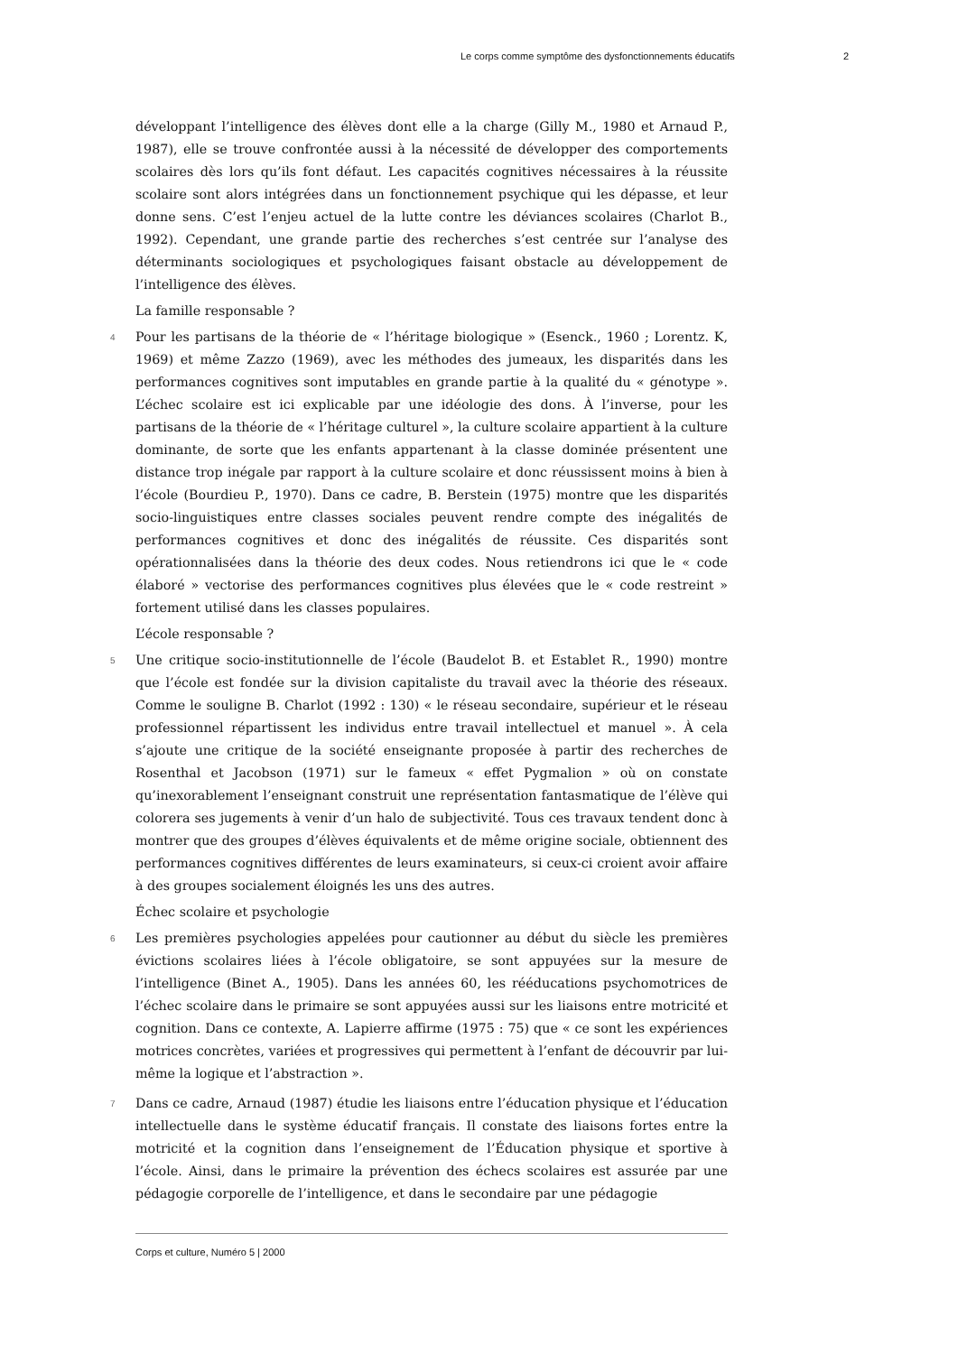Le corps comme symptôme des dysfonctionnements éducatifs 2
développant l’intelligence des élèves dont elle a la charge (Gilly M., 1980 et Arnaud P., 1987), elle se trouve confrontée aussi à la nécessité de développer des comportements scolaires dès lors qu’ils font défaut. Les capacités cognitives nécessaires à la réussite scolaire sont alors intégrées dans un fonctionnement psychique qui les dépasse, et leur donne sens. C’est l’enjeu actuel de la lutte contre les déviances scolaires (Charlot B., 1992). Cependant, une grande partie des recherches s’est centrée sur l’analyse des déterminants sociologiques et psychologiques faisant obstacle au développement de l’intelligence des élèves.
La famille responsable ?
4 Pour les partisans de la théorie de « l’héritage biologique » (Esenck., 1960 ; Lorentz. K, 1969) et même Zazzo (1969), avec les méthodes des jumeaux, les disparités dans les performances cognitives sont imputables en grande partie à la qualité du « génotype ». L’échec scolaire est ici explicable par une idéologie des dons. À l’inverse, pour les partisans de la théorie de « l’héritage culturel », la culture scolaire appartient à la culture dominante, de sorte que les enfants appartenant à la classe dominée présentent une distance trop inégale par rapport à la culture scolaire et donc réussissent moins à bien à l’école (Bourdieu P., 1970). Dans ce cadre, B. Berstein (1975) montre que les disparités socio-linguistiques entre classes sociales peuvent rendre compte des inégalités de performances cognitives et donc des inégalités de réussite. Ces disparités sont opérationnalisées dans la théorie des deux codes. Nous retiendrons ici que le « code élaboré » vectorise des performances cognitives plus élevées que le « code restreint » fortement utilisé dans les classes populaires.
L’école responsable ?
5 Une critique socio-institutionnelle de l’école (Baudelot B. et Establet R., 1990) montre que l’école est fondée sur la division capitaliste du travail avec la théorie des réseaux. Comme le souligne B. Charlot (1992 : 130) « le réseau secondaire, supérieur et le réseau professionnel répartissent les individus entre travail intellectuel et manuel ». À cela s’ajoute une critique de la société enseignante proposée à partir des recherches de Rosenthal et Jacobson (1971) sur le fameux « effet Pygmalion » où on constate qu’inexorablement l’enseignant construit une représentation fantasmatique de l’élève qui colorera ses jugements à venir d’un halo de subjectivité. Tous ces travaux tendent donc à montrer que des groupes d’élèves équivalents et de même origine sociale, obtiennent des performances cognitives différentes de leurs examinateurs, si ceux-ci croient avoir affaire à des groupes socialement éloignés les uns des autres.
Échec scolaire et psychologie
6 Les premières psychologies appelées pour cautionner au début du siècle les premières évictions scolaires liées à l’école obligatoire, se sont appuyées sur la mesure de l’intelligence (Binet A., 1905). Dans les années 60, les rééducations psychomotrices de l’échec scolaire dans le primaire se sont appuyées aussi sur les liaisons entre motricité et cognition. Dans ce contexte, A. Lapierre affirme (1975 : 75) que « ce sont les expériences motrices concrètes, variées et progressives qui permettent à l’enfant de découvrir par lui-même la logique et l’abstraction ».
7 Dans ce cadre, Arnaud (1987) étudie les liaisons entre l’éducation physique et l’éducation intellectuelle dans le système éducatif français. Il constate des liaisons fortes entre la motricité et la cognition dans l’enseignement de l’Éducation physique et sportive à l’école. Ainsi, dans le primaire la prévention des échecs scolaires est assurée par une pédagogie corporelle de l’intelligence, et dans le secondaire par une pédagogie
Corps et culture, Numéro 5 | 2000